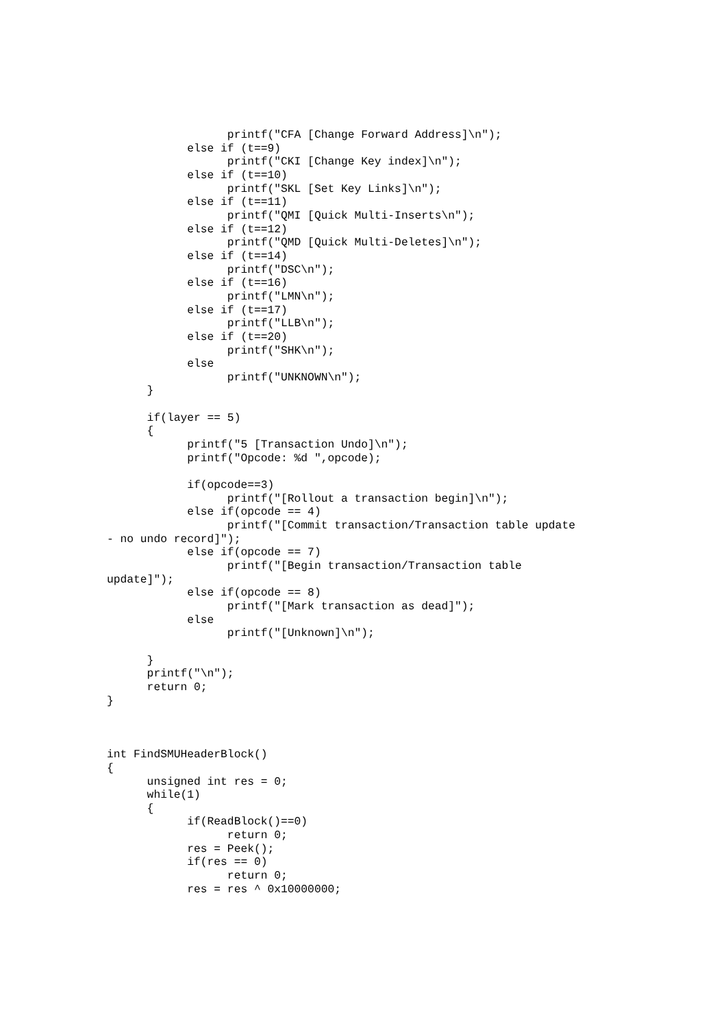printf("CFA [Change Forward Address]\n");
            else if (t==9)
                  printf("CKI [Change Key index]\n");
            else if (t==10)
                  printf("SKL [Set Key Links]\n");
            else if (t==11)
                  printf("QMI [Quick Multi-Inserts\n");
            else if (t==12)
                  printf("QMD [Quick Multi-Deletes]\n");
            else if (t==14)
                  printf("DSC\n");
            else if (t==16)
                  printf("LMN\n");
            else if (t==17)
                  printf("LLB\n");
            else if (t==20)
                  printf("SHK\n");
            else
                  printf("UNKNOWN\n");
      }

      if(layer == 5)
      {
            printf("5 [Transaction Undo]\n");
            printf("Opcode: %d ",opcode);

            if(opcode==3)
                  printf("[Rollout a transaction begin]\n");
            else if(opcode == 4)
                  printf("[Commit transaction/Transaction table update
- no undo record]");
            else if(opcode == 7)
                  printf("[Begin transaction/Transaction table
update]");
            else if(opcode == 8)
                  printf("[Mark transaction as dead]");
            else
                  printf("[Unknown]\n");

      }
      printf("\n");
      return 0;
}



int FindSMUHeaderBlock()
{
      unsigned int res = 0;
      while(1)
      {
            if(ReadBlock()==0)
                  return 0;
            res = Peek();
            if(res == 0)
                  return 0;
            res = res ^ 0x10000000;